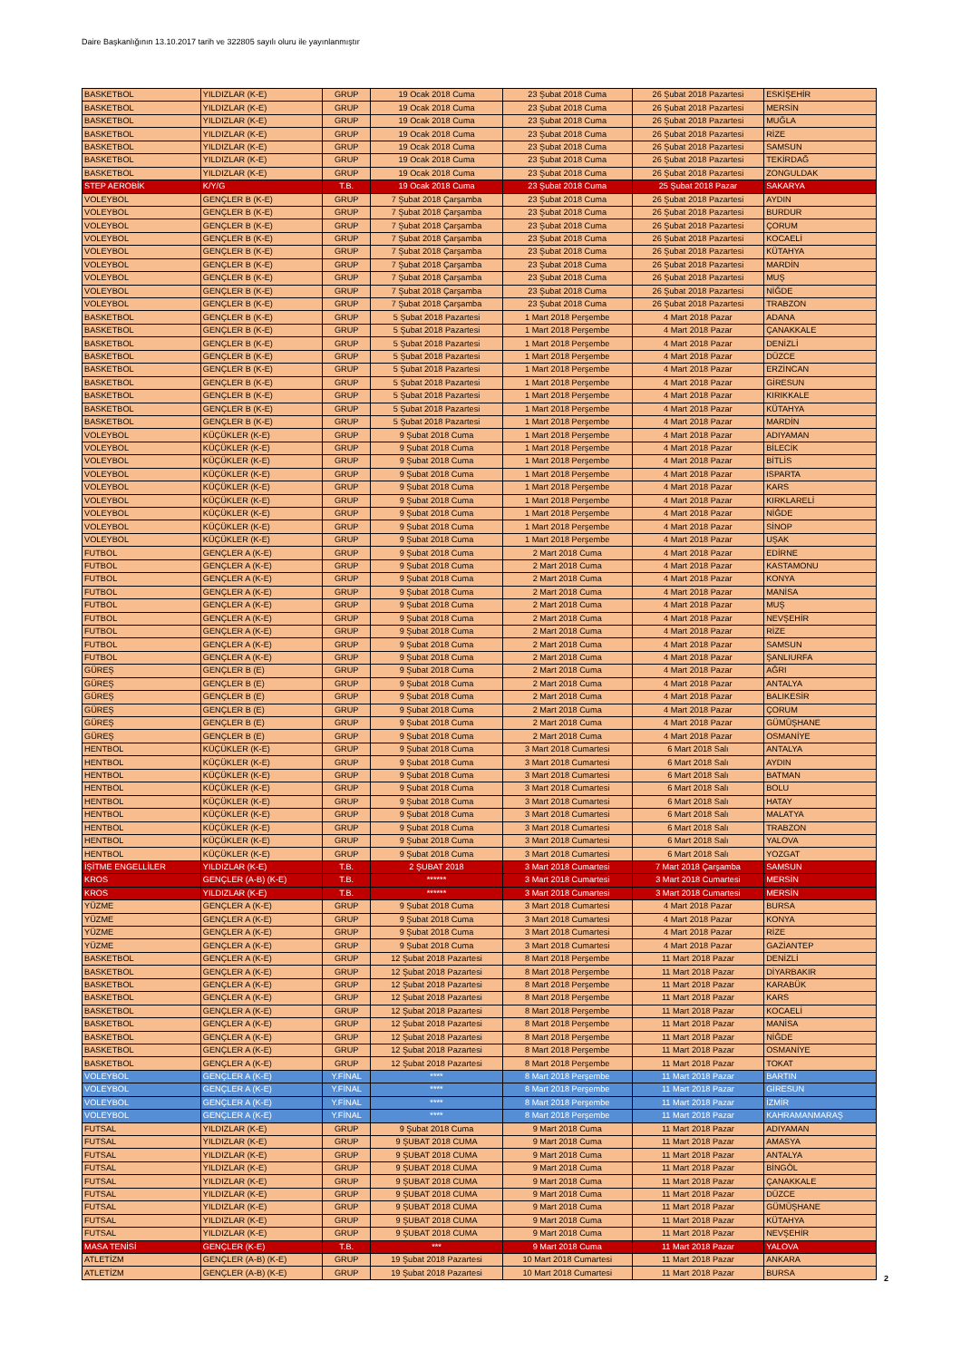Daire Başkanlığının 13.10.2017 tarih ve 322805 sayılı oluru ile yayınlanmıştır
| BASKETBOL | YILDIZLAR (K-E) | GRUP | 19 Ocak 2018 Cuma | 23 Şubat 2018 Cuma | 26 Şubat 2018 Pazartesi | ESKİŞEHİR |
| BASKETBOL | YILDIZLAR (K-E) | GRUP | 19 Ocak 2018 Cuma | 23 Şubat 2018 Cuma | 26 Şubat 2018 Pazartesi | MERSİN |
| BASKETBOL | YILDIZLAR (K-E) | GRUP | 19 Ocak 2018 Cuma | 23 Şubat 2018 Cuma | 26 Şubat 2018 Pazartesi | MUĞLA |
| BASKETBOL | YILDIZLAR (K-E) | GRUP | 19 Ocak 2018 Cuma | 23 Şubat 2018 Cuma | 26 Şubat 2018 Pazartesi | RİZE |
| BASKETBOL | YILDIZLAR (K-E) | GRUP | 19 Ocak 2018 Cuma | 23 Şubat 2018 Cuma | 26 Şubat 2018 Pazartesi | SAMSUN |
| BASKETBOL | YILDIZLAR (K-E) | GRUP | 19 Ocak 2018 Cuma | 23 Şubat 2018 Cuma | 26 Şubat 2018 Pazartesi | TEKİRDAĞ |
| BASKETBOL | YILDIZLAR (K-E) | GRUP | 19 Ocak 2018 Cuma | 23 Şubat 2018 Cuma | 26 Şubat 2018 Pazartesi | ZONGULDAK |
| STEP AEROBİK | K/Y/G | T.B. | 19 Ocak 2018 Cuma | 23 Şubat 2018 Cuma | 25 Şubat 2018 Pazar | SAKARYA |
| VOLEYBOL | GENÇLER B (K-E) | GRUP | 7 Şubat 2018 Çarşamba | 23 Şubat 2018 Cuma | 26 Şubat 2018 Pazartesi | AYDIN |
| VOLEYBOL | GENÇLER B (K-E) | GRUP | 7 Şubat 2018 Çarşamba | 23 Şubat 2018 Cuma | 26 Şubat 2018 Pazartesi | BURDUR |
| VOLEYBOL | GENÇLER B (K-E) | GRUP | 7 Şubat 2018 Çarşamba | 23 Şubat 2018 Cuma | 26 Şubat 2018 Pazartesi | ÇORUM |
| VOLEYBOL | GENÇLER B (K-E) | GRUP | 7 Şubat 2018 Çarşamba | 23 Şubat 2018 Cuma | 26 Şubat 2018 Pazartesi | KOCAELİ |
| VOLEYBOL | GENÇLER B (K-E) | GRUP | 7 Şubat 2018 Çarşamba | 23 Şubat 2018 Cuma | 26 Şubat 2018 Pazartesi | KÜTAHYA |
| VOLEYBOL | GENÇLER B (K-E) | GRUP | 7 Şubat 2018 Çarşamba | 23 Şubat 2018 Cuma | 26 Şubat 2018 Pazartesi | MARDİN |
| VOLEYBOL | GENÇLER B (K-E) | GRUP | 7 Şubat 2018 Çarşamba | 23 Şubat 2018 Cuma | 26 Şubat 2018 Pazartesi | MUŞ |
| VOLEYBOL | GENÇLER B (K-E) | GRUP | 7 Şubat 2018 Çarşamba | 23 Şubat 2018 Cuma | 26 Şubat 2018 Pazartesi | NİĞDE |
| VOLEYBOL | GENÇLER B (K-E) | GRUP | 7 Şubat 2018 Çarşamba | 23 Şubat 2018 Cuma | 26 Şubat 2018 Pazartesi | TRABZON |
| BASKETBOL | GENÇLER B (K-E) | GRUP | 5 Şubat 2018 Pazartesi | 1 Mart 2018 Perşembe | 4 Mart 2018 Pazar | ADANA |
| BASKETBOL | GENÇLER B (K-E) | GRUP | 5 Şubat 2018 Pazartesi | 1 Mart 2018 Perşembe | 4 Mart 2018 Pazar | ÇANAKKALE |
| BASKETBOL | GENÇLER B (K-E) | GRUP | 5 Şubat 2018 Pazartesi | 1 Mart 2018 Perşembe | 4 Mart 2018 Pazar | DENİZLİ |
| BASKETBOL | GENÇLER B (K-E) | GRUP | 5 Şubat 2018 Pazartesi | 1 Mart 2018 Perşembe | 4 Mart 2018 Pazar | DÜZCE |
| BASKETBOL | GENÇLER B (K-E) | GRUP | 5 Şubat 2018 Pazartesi | 1 Mart 2018 Perşembe | 4 Mart 2018 Pazar | ERZİNCAN |
| BASKETBOL | GENÇLER B (K-E) | GRUP | 5 Şubat 2018 Pazartesi | 1 Mart 2018 Perşembe | 4 Mart 2018 Pazar | GİRESUN |
| BASKETBOL | GENÇLER B (K-E) | GRUP | 5 Şubat 2018 Pazartesi | 1 Mart 2018 Perşembe | 4 Mart 2018 Pazar | KIRIKKALE |
| BASKETBOL | GENÇLER B (K-E) | GRUP | 5 Şubat 2018 Pazartesi | 1 Mart 2018 Perşembe | 4 Mart 2018 Pazar | KÜTAHYA |
| BASKETBOL | GENÇLER B (K-E) | GRUP | 5 Şubat 2018 Pazartesi | 1 Mart 2018 Perşembe | 4 Mart 2018 Pazar | MARDİN |
| VOLEYBOL | KÜÇÜKLER (K-E) | GRUP | 9 Şubat 2018 Cuma | 1 Mart 2018 Perşembe | 4 Mart 2018 Pazar | ADIYAMAN |
| VOLEYBOL | KÜÇÜKLER (K-E) | GRUP | 9 Şubat 2018 Cuma | 1 Mart 2018 Perşembe | 4 Mart 2018 Pazar | BİLECİK |
| VOLEYBOL | KÜÇÜKLER (K-E) | GRUP | 9 Şubat 2018 Cuma | 1 Mart 2018 Perşembe | 4 Mart 2018 Pazar | BİTLİS |
| VOLEYBOL | KÜÇÜKLER (K-E) | GRUP | 9 Şubat 2018 Cuma | 1 Mart 2018 Perşembe | 4 Mart 2018 Pazar | ISPARTA |
| VOLEYBOL | KÜÇÜKLER (K-E) | GRUP | 9 Şubat 2018 Cuma | 1 Mart 2018 Perşembe | 4 Mart 2018 Pazar | KARS |
| VOLEYBOL | KÜÇÜKLER (K-E) | GRUP | 9 Şubat 2018 Cuma | 1 Mart 2018 Perşembe | 4 Mart 2018 Pazar | KIRKLARELİ |
| VOLEYBOL | KÜÇÜKLER (K-E) | GRUP | 9 Şubat 2018 Cuma | 1 Mart 2018 Perşembe | 4 Mart 2018 Pazar | NİĞDE |
| VOLEYBOL | KÜÇÜKLER (K-E) | GRUP | 9 Şubat 2018 Cuma | 1 Mart 2018 Perşembe | 4 Mart 2018 Pazar | SİNOP |
| VOLEYBOL | KÜÇÜKLER (K-E) | GRUP | 9 Şubat 2018 Cuma | 1 Mart 2018 Perşembe | 4 Mart 2018 Pazar | UŞAK |
| FUTBOL | GENÇLER A (K-E) | GRUP | 9 Şubat 2018 Cuma | 2 Mart 2018 Cuma | 4 Mart 2018 Pazar | EDİRNE |
| FUTBOL | GENÇLER A (K-E) | GRUP | 9 Şubat 2018 Cuma | 2 Mart 2018 Cuma | 4 Mart 2018 Pazar | KASTAMONU |
| FUTBOL | GENÇLER A (K-E) | GRUP | 9 Şubat 2018 Cuma | 2 Mart 2018 Cuma | 4 Mart 2018 Pazar | KONYA |
| FUTBOL | GENÇLER A (K-E) | GRUP | 9 Şubat 2018 Cuma | 2 Mart 2018 Cuma | 4 Mart 2018 Pazar | MANİSA |
| FUTBOL | GENÇLER A (K-E) | GRUP | 9 Şubat 2018 Cuma | 2 Mart 2018 Cuma | 4 Mart 2018 Pazar | MUŞ |
| FUTBOL | GENÇLER A (K-E) | GRUP | 9 Şubat 2018 Cuma | 2 Mart 2018 Cuma | 4 Mart 2018 Pazar | NEVŞEHİR |
| FUTBOL | GENÇLER A (K-E) | GRUP | 9 Şubat 2018 Cuma | 2 Mart 2018 Cuma | 4 Mart 2018 Pazar | RİZE |
| FUTBOL | GENÇLER A (K-E) | GRUP | 9 Şubat 2018 Cuma | 2 Mart 2018 Cuma | 4 Mart 2018 Pazar | SAMSUN |
| FUTBOL | GENÇLER A (K-E) | GRUP | 9 Şubat 2018 Cuma | 2 Mart 2018 Cuma | 4 Mart 2018 Pazar | ŞANLIURFA |
| GÜREŞ | GENÇLER B (E) | GRUP | 9 Şubat 2018 Cuma | 2 Mart 2018 Cuma | 4 Mart 2018 Pazar | AĞRI |
| GÜREŞ | GENÇLER B (E) | GRUP | 9 Şubat 2018 Cuma | 2 Mart 2018 Cuma | 4 Mart 2018 Pazar | ANTALYA |
| GÜREŞ | GENÇLER B (E) | GRUP | 9 Şubat 2018 Cuma | 2 Mart 2018 Cuma | 4 Mart 2018 Pazar | BALIKESİR |
| GÜREŞ | GENÇLER B (E) | GRUP | 9 Şubat 2018 Cuma | 2 Mart 2018 Cuma | 4 Mart 2018 Pazar | ÇORUM |
| GÜREŞ | GENÇLER B (E) | GRUP | 9 Şubat 2018 Cuma | 2 Mart 2018 Cuma | 4 Mart 2018 Pazar | GÜMÜŞHANE |
| GÜREŞ | GENÇLER B (E) | GRUP | 9 Şubat 2018 Cuma | 2 Mart 2018 Cuma | 4 Mart 2018 Pazar | OSMANİYE |
| HENTBOL | KÜÇÜKLER (K-E) | GRUP | 9 Şubat 2018 Cuma | 3 Mart 2018 Cumartesi | 6 Mart 2018 Salı | ANTALYA |
| HENTBOL | KÜÇÜKLER (K-E) | GRUP | 9 Şubat 2018 Cuma | 3 Mart 2018 Cumartesi | 6 Mart 2018 Salı | AYDIN |
| HENTBOL | KÜÇÜKLER (K-E) | GRUP | 9 Şubat 2018 Cuma | 3 Mart 2018 Cumartesi | 6 Mart 2018 Salı | BATMAN |
| HENTBOL | KÜÇÜKLER (K-E) | GRUP | 9 Şubat 2018 Cuma | 3 Mart 2018 Cumartesi | 6 Mart 2018 Salı | BOLU |
| HENTBOL | KÜÇÜKLER (K-E) | GRUP | 9 Şubat 2018 Cuma | 3 Mart 2018 Cumartesi | 6 Mart 2018 Salı | HATAY |
| HENTBOL | KÜÇÜKLER (K-E) | GRUP | 9 Şubat 2018 Cuma | 3 Mart 2018 Cumartesi | 6 Mart 2018 Salı | MALATYA |
| HENTBOL | KÜÇÜKLER (K-E) | GRUP | 9 Şubat 2018 Cuma | 3 Mart 2018 Cumartesi | 6 Mart 2018 Salı | TRABZON |
| HENTBOL | KÜÇÜKLER (K-E) | GRUP | 9 Şubat 2018 Cuma | 3 Mart 2018 Cumartesi | 6 Mart 2018 Salı | YALOVA |
| HENTBOL | KÜÇÜKLER (K-E) | GRUP | 9 Şubat 2018 Cuma | 3 Mart 2018 Cumartesi | 6 Mart 2018 Salı | YOZGAT |
| İŞİTME ENGELLİLER | YILDIZLAR (K-E) | T.B. | 2 ŞUBAT 2018 | 3 Mart 2018 Cumartesi | 7 Mart 2018 Çarşamba | SAMSUN |
| KROS | GENÇLER (A-B) (K-E) | T.B. | ****** | 3 Mart 2018 Cumartesi | 3 Mart 2018 Cumartesi | MERSİN |
| KROS | YILDIZLAR (K-E) | T.B. | ****** | 3 Mart 2018 Cumartesi | 3 Mart 2018 Cumartesi | MERSİN |
| YÜZME | GENÇLER A (K-E) | GRUP | 9 Şubat 2018 Cuma | 3 Mart 2018 Cumartesi | 4 Mart 2018 Pazar | BURSA |
| YÜZME | GENÇLER A (K-E) | GRUP | 9 Şubat 2018 Cuma | 3 Mart 2018 Cumartesi | 4 Mart 2018 Pazar | KONYA |
| YÜZME | GENÇLER A (K-E) | GRUP | 9 Şubat 2018 Cuma | 3 Mart 2018 Cumartesi | 4 Mart 2018 Pazar | RİZE |
| YÜZME | GENÇLER A (K-E) | GRUP | 9 Şubat 2018 Cuma | 3 Mart 2018 Cumartesi | 4 Mart 2018 Pazar | GAZİANTEP |
| BASKETBOL | GENÇLER A (K-E) | GRUP | 12 Şubat 2018 Pazartesi | 8 Mart 2018 Perşembe | 11 Mart 2018 Pazar | DENİZLİ |
| BASKETBOL | GENÇLER A (K-E) | GRUP | 12 Şubat 2018 Pazartesi | 8 Mart 2018 Perşembe | 11 Mart 2018 Pazar | DİYARBAKIR |
| BASKETBOL | GENÇLER A (K-E) | GRUP | 12 Şubat 2018 Pazartesi | 8 Mart 2018 Perşembe | 11 Mart 2018 Pazar | KARABÜK |
| BASKETBOL | GENÇLER A (K-E) | GRUP | 12 Şubat 2018 Pazartesi | 8 Mart 2018 Perşembe | 11 Mart 2018 Pazar | KARS |
| BASKETBOL | GENÇLER A (K-E) | GRUP | 12 Şubat 2018 Pazartesi | 8 Mart 2018 Perşembe | 11 Mart 2018 Pazar | KOCAELİ |
| BASKETBOL | GENÇLER A (K-E) | GRUP | 12 Şubat 2018 Pazartesi | 8 Mart 2018 Perşembe | 11 Mart 2018 Pazar | MANİSA |
| BASKETBOL | GENÇLER A (K-E) | GRUP | 12 Şubat 2018 Pazartesi | 8 Mart 2018 Perşembe | 11 Mart 2018 Pazar | NİĞDE |
| BASKETBOL | GENÇLER A (K-E) | GRUP | 12 Şubat 2018 Pazartesi | 8 Mart 2018 Perşembe | 11 Mart 2018 Pazar | OSMANİYE |
| BASKETBOL | GENÇLER A (K-E) | GRUP | 12 Şubat 2018 Pazartesi | 8 Mart 2018 Perşembe | 11 Mart 2018 Pazar | TOKAT |
| VOLEYBOL | GENÇLER A (K-E) | Y.FİNAL | **** | 8 Mart 2018 Perşembe | 11 Mart 2018 Pazar | BARTIN |
| VOLEYBOL | GENÇLER A (K-E) | Y.FİNAL | **** | 8 Mart 2018 Perşembe | 11 Mart 2018 Pazar | GİRESUN |
| VOLEYBOL | GENÇLER A (K-E) | Y.FİNAL | **** | 8 Mart 2018 Perşembe | 11 Mart 2018 Pazar | İZMİR |
| VOLEYBOL | GENÇLER A (K-E) | Y.FİNAL | **** | 8 Mart 2018 Perşembe | 11 Mart 2018 Pazar | KAHRAMANMARAŞ |
| FUTSAL | YILDIZLAR (K-E) | GRUP | 9 Şubat 2018 Cuma | 9 Mart 2018 Cuma | 11 Mart 2018 Pazar | ADIYAMAN |
| FUTSAL | YILDIZLAR (K-E) | GRUP | 9 ŞUBAT 2018 CUMA | 9 Mart 2018 Cuma | 11 Mart 2018 Pazar | AMASYA |
| FUTSAL | YILDIZLAR (K-E) | GRUP | 9 ŞUBAT 2018 CUMA | 9 Mart 2018 Cuma | 11 Mart 2018 Pazar | ANTALYA |
| FUTSAL | YILDIZLAR (K-E) | GRUP | 9 ŞUBAT 2018 CUMA | 9 Mart 2018 Cuma | 11 Mart 2018 Pazar | BİNGÖL |
| FUTSAL | YILDIZLAR (K-E) | GRUP | 9 ŞUBAT 2018 CUMA | 9 Mart 2018 Cuma | 11 Mart 2018 Pazar | ÇANAKKALE |
| FUTSAL | YILDIZLAR (K-E) | GRUP | 9 ŞUBAT 2018 CUMA | 9 Mart 2018 Cuma | 11 Mart 2018 Pazar | DÜZCE |
| FUTSAL | YILDIZLAR (K-E) | GRUP | 9 ŞUBAT 2018 CUMA | 9 Mart 2018 Cuma | 11 Mart 2018 Pazar | GÜMÜŞHANE |
| FUTSAL | YILDIZLAR (K-E) | GRUP | 9 ŞUBAT 2018 CUMA | 9 Mart 2018 Cuma | 11 Mart 2018 Pazar | KÜTAHYA |
| FUTSAL | YILDIZLAR (K-E) | GRUP | 9 ŞUBAT 2018 CUMA | 9 Mart 2018 Cuma | 11 Mart 2018 Pazar | NEVŞEHİR |
| MASA TENİSİ | GENÇLER (K-E) | T.B. | *** | 9 Mart 2018 Cuma | 11 Mart 2018 Pazar | YALOVA |
| ATLETİZM | GENÇLER (A-B) (K-E) | GRUP | 19 Şubat 2018 Pazartesi | 10 Mart 2018 Cumartesi | 11 Mart 2018 Pazar | ANKARA |
| ATLETİZM | GENÇLER (A-B) (K-E) | GRUP | 19 Şubat 2018 Pazartesi | 10 Mart 2018 Cumartesi | 11 Mart 2018 Pazar | BURSA |
2